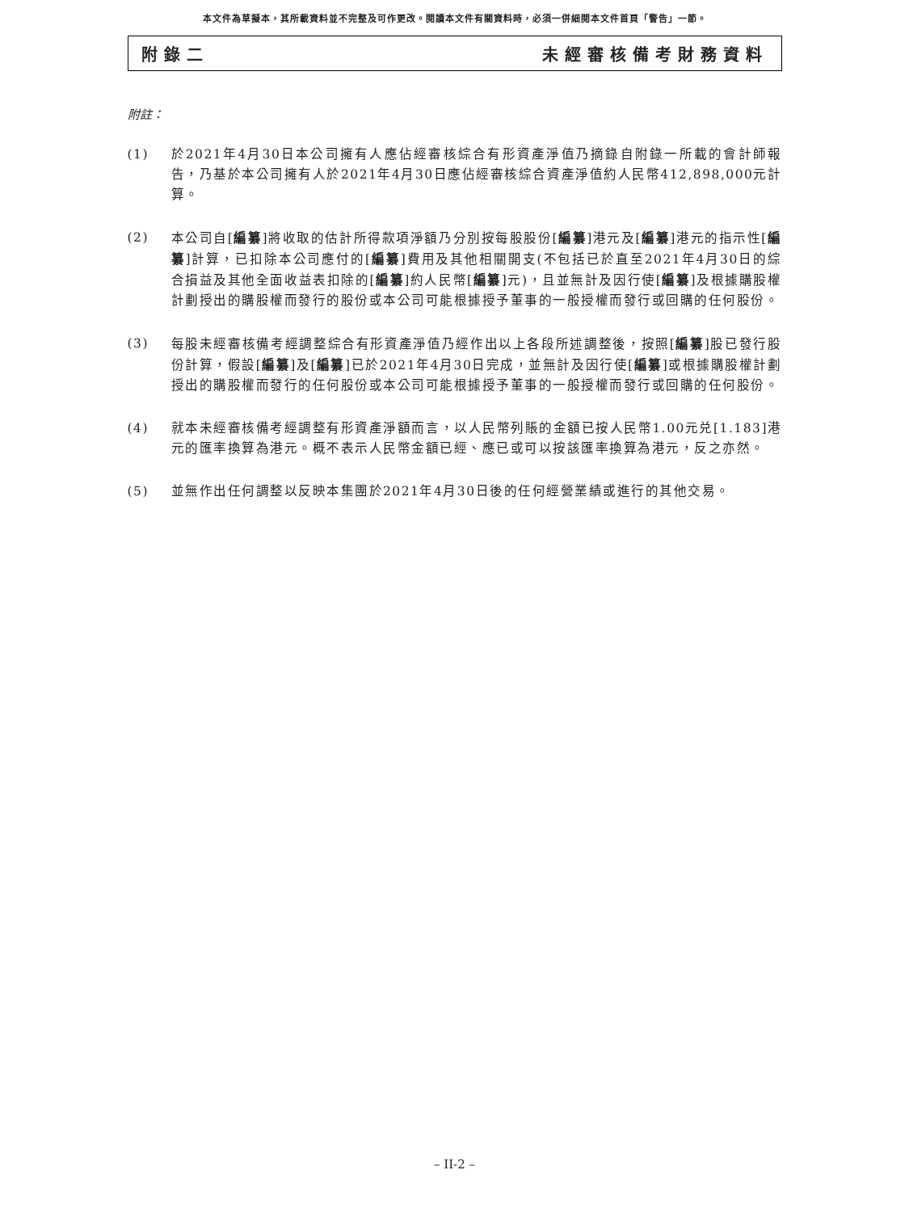本文件為草擬本，其所載資料並不完整及可作更改。閱讀本文件有關資料時，必須一併細閱本文件首頁「警告」一節。
附錄二 未經審核備考財務資料
附註：
(1) 於2021年4月30日本公司擁有人應佔經審核綜合有形資產淨值乃摘錄自附錄一所載的會計師報告，乃基於本公司擁有人於2021年4月30日應佔經審核綜合資產淨值約人民幣412,898,000元計算。
(2) 本公司自[編纂]將收取的估計所得款項淨額乃分別按每股股份[編纂]港元及[編纂]港元的指示性[編纂]計算，已扣除本公司應付的[編纂]費用及其他相關開支(不包括已於直至2021年4月30日的綜合損益及其他全面收益表扣除的[編纂]約人民幣[編纂]元)，且並無計及因行使[編纂]及根據購股權計劃授出的購股權而發行的股份或本公司可能根據授予董事的一般授權而發行或回購的任何股份。
(3) 每股未經審核備考經調整綜合有形資產淨值乃經作出以上各段所述調整後，按照[編纂]股已發行股份計算，假設[編纂]及[編纂]已於2021年4月30日完成，並無計及因行使[編纂]或根據購股權計劃授出的購股權而發行的任何股份或本公司可能根據授予董事的一般授權而發行或回購的任何股份。
(4) 就本未經審核備考經調整有形資產淨額而言，以人民幣列賬的金額已按人民幣1.00元兑[1.183]港元的匯率換算為港元。概不表示人民幣金額已經、應已或可以按該匯率換算為港元，反之亦然。
(5) 並無作出任何調整以反映本集團於2021年4月30日後的任何經營業績或進行的其他交易。
– II-2 –